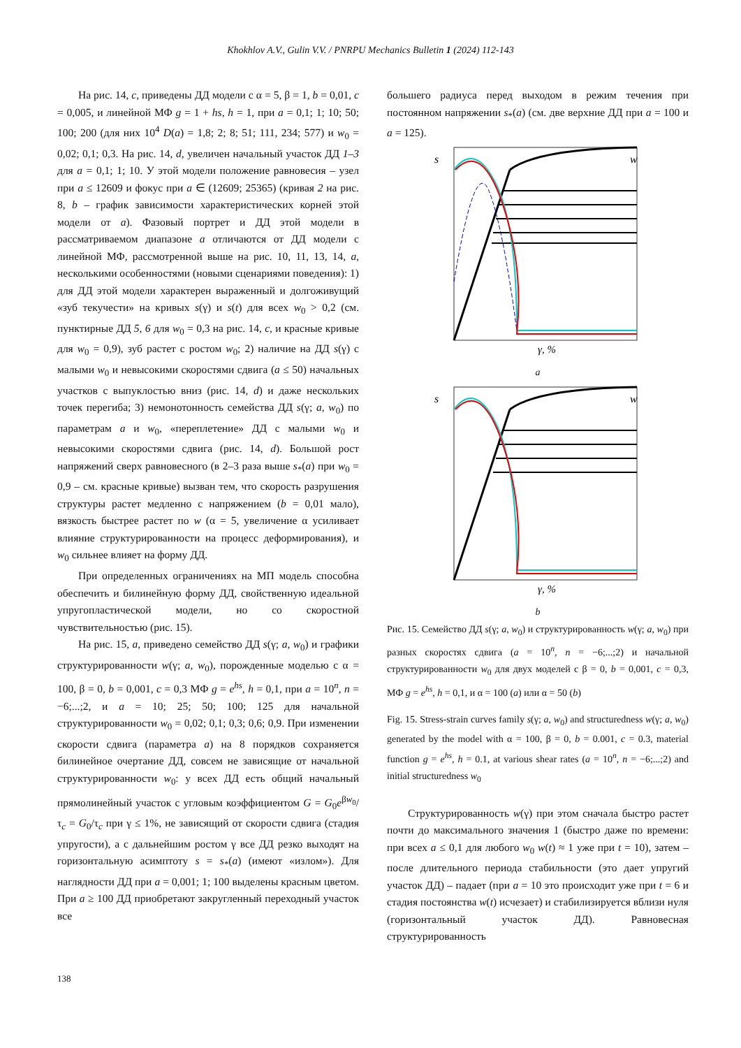Khokhlov A.V., Gulin V.V. / PNRPU Mechanics Bulletin 1 (2024) 112-143
На рис. 14, c, приведены ДД модели с α = 5, β = 1, b = 0,01, c = 0,005, и линейной МФ g = 1 + hs, h = 1, при a = 0,1; 1; 10; 50; 100; 200 (для них 10<sup>4</sup> D(a) = 1,8; 2; 8; 51; 111, 234; 577) и w<sub>0</sub> = 0,02; 0,1; 0,3. На рис. 14, d, увеличен начальный участок ДД 1–3 для a = 0,1; 1; 10. У этой модели положение равновесия – узел при a ≤ 12609 и фокус при a ∈ (12609; 25365) (кривая 2 на рис. 8, b – график зависимости характеристических корней этой модели от a). Фазовый портрет и ДД этой модели в рассматриваемом диапазоне a отличаются от ДД модели с линейной МФ, рассмотренной выше на рис. 10, 11, 13, 14, a, несколькими особенностями (новыми сценариями поведения): 1) для ДД этой модели характерен выраженный и долгоживущий «зуб текучести» на кривых s(γ) и s(t) для всех w<sub>0</sub> > 0,2 (см. пунктирные ДД 5, 6 для w<sub>0</sub> = 0,3 на рис. 14, c, и красные кривые для w<sub>0</sub> = 0,9), зуб растет с ростом w<sub>0</sub>; 2) наличие на ДД s(γ) с малыми w<sub>0</sub> и невысокими скоростями сдвига (a ≤ 50) начальных участков с выпуклостью вниз (рис. 14, d) и даже нескольких точек перегиба; 3) немонотонность семейства ДД s(γ; a, w<sub>0</sub>) по параметрам a и w<sub>0</sub>, «переплетение» ДД с малыми w<sub>0</sub> и невысокими скоростями сдвига (рис. 14, d). Большой рост напряжений сверх равновесного (в 2–3 раза выше s<sub>*</sub>(a) при w<sub>0</sub> = 0,9 – см. красные кривые) вызван тем, что скорость разрушения структуры растет медленно с напряжением (b = 0,01 мало), вязкость быстрее растет по w (α = 5, увеличение α усиливает влияние структурированности на процесс деформирования), и w<sub>0</sub> сильнее влияет на форму ДД.
При определенных ограничениях на МП модель способна обеспечить и билинейную форму ДД, свойственную идеальной упругопластической модели, но со скоростной чувствительностью (рис. 15).
На рис. 15, a, приведено семейство ДД s(γ; a, w<sub>0</sub>) и графики структурированности w(γ; a, w<sub>0</sub>), порожденные моделью с α = 100, β = 0, b = 0,001, c = 0,3 МФ g = e<sup>hs</sup>, h = 0,1, при a = 10<sup>n</sup>, n = −6;...;2, и a = 10; 25; 50; 100; 125 для начальной структурированности w<sub>0</sub> = 0,02; 0,1; 0,3; 0,6; 0,9. При изменении скорости сдвига (параметра a) на 8 порядков сохраняется билинейное очертание ДД, совсем не зависящие от начальной структурированности w<sub>0</sub>: у всех ДД есть общий начальный прямолинейный участок с угловым коэффициентом G = G<sub>0</sub>e<sup>βw<sub>0</sub></sup>/τ<sub>c</sub> = G<sub>0</sub>/τ<sub>c</sub> при γ ≤ 1%, не зависящий от скорости сдвига (стадия упругости), а с дальнейшим ростом γ все ДД резко выходят на горизонтальную асимптоту s = s<sub>*</sub>(a) (имеют «излом»). Для наглядности ДД при a = 0,001; 1; 100 выделены красным цветом. При a ≥ 100 ДД приобретают закругленный переходный участок все
большего радиуса перед выходом в режим течения при постоянном напряжении s<sub>*</sub>(a) (см. две верхние ДД при a = 100 и a = 125).
s
w
γ, %
a
s
w
γ, %
b
Рис. 15. Семейство ДД s(γ; a, w<sub>0</sub>) и структурированность w(γ; a, w<sub>0</sub>) при разных скоростях сдвига (a = 10<sup>n</sup>, n = −6;...;2) и начальной структурированности w<sub>0</sub> для двух моделей с β = 0, b = 0,001, c = 0,3, МФ g = e<sup>hs</sup>, h = 0,1, и α = 100 (a) или α = 50 (b)
Fig. 15. Stress-strain curves family s(γ; a, w<sub>0</sub>) and structuredness w(γ; a, w<sub>0</sub>) generated by the model with α = 100, β = 0, b = 0.001, c = 0.3, material function g = e<sup>hs</sup>, h = 0.1, at various shear rates (a = 10<sup>n</sup>, n = −6;...;2) and initial structuredness w<sub>0</sub>
Структурированность w(γ) при этом сначала быстро растет почти до максимального значения 1 (быстро даже по времени: при всех a ≤ 0,1 для любого w<sub>0</sub> w(t) ≈ 1 уже при t = 10), затем – после длительного периода стабильности (это дает упругий участок ДД) – падает (при a = 10 это происходит уже при t = 6 и стадия постоянства w(t) исчезает) и стабилизируется вблизи нуля (горизонтальный участок ДД). Равновесная структурированность
138